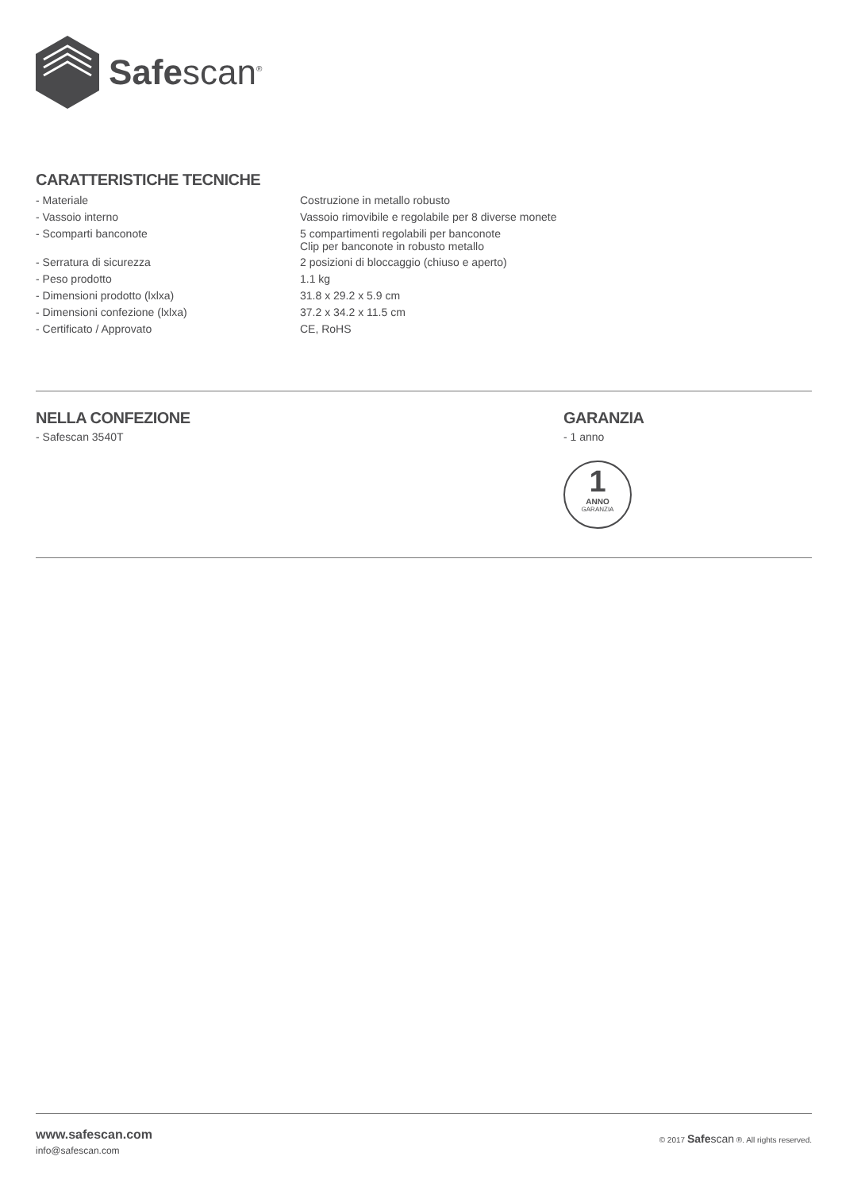Safescan<sup>®</sup>
CARATTERISTICHE TECNICHE
| - Materiale | Costruzione in metallo robusto |
| - Vassoio interno | Vassoio rimovibile e regolabile per 8 diverse monete |
| - Scomparti banconote | 5 compartimenti regolabili per banconote Clip per banconote in robusto metallo |
| - Serratura di sicurezza | 2 posizioni di bloccaggio (chiuso e aperto) |
| - Peso prodotto | 1.1 kg |
| - Dimensioni prodotto (lxlxa) | 31.8 x 29.2 x 5.9 cm |
| - Dimensioni confezione (lxlxa) | 37.2 x 34.2 x 11.5 cm |
| - Certificato / Approvato | CE, RoHS |
NELLA CONFEZIONE
- Safescan 3540T
GARANZIA
- 1 anno
1
ANNO
GARANZIA
www.safescan.com
info@safescan.com
© 2017 Safe scan ®. All rights reserved.